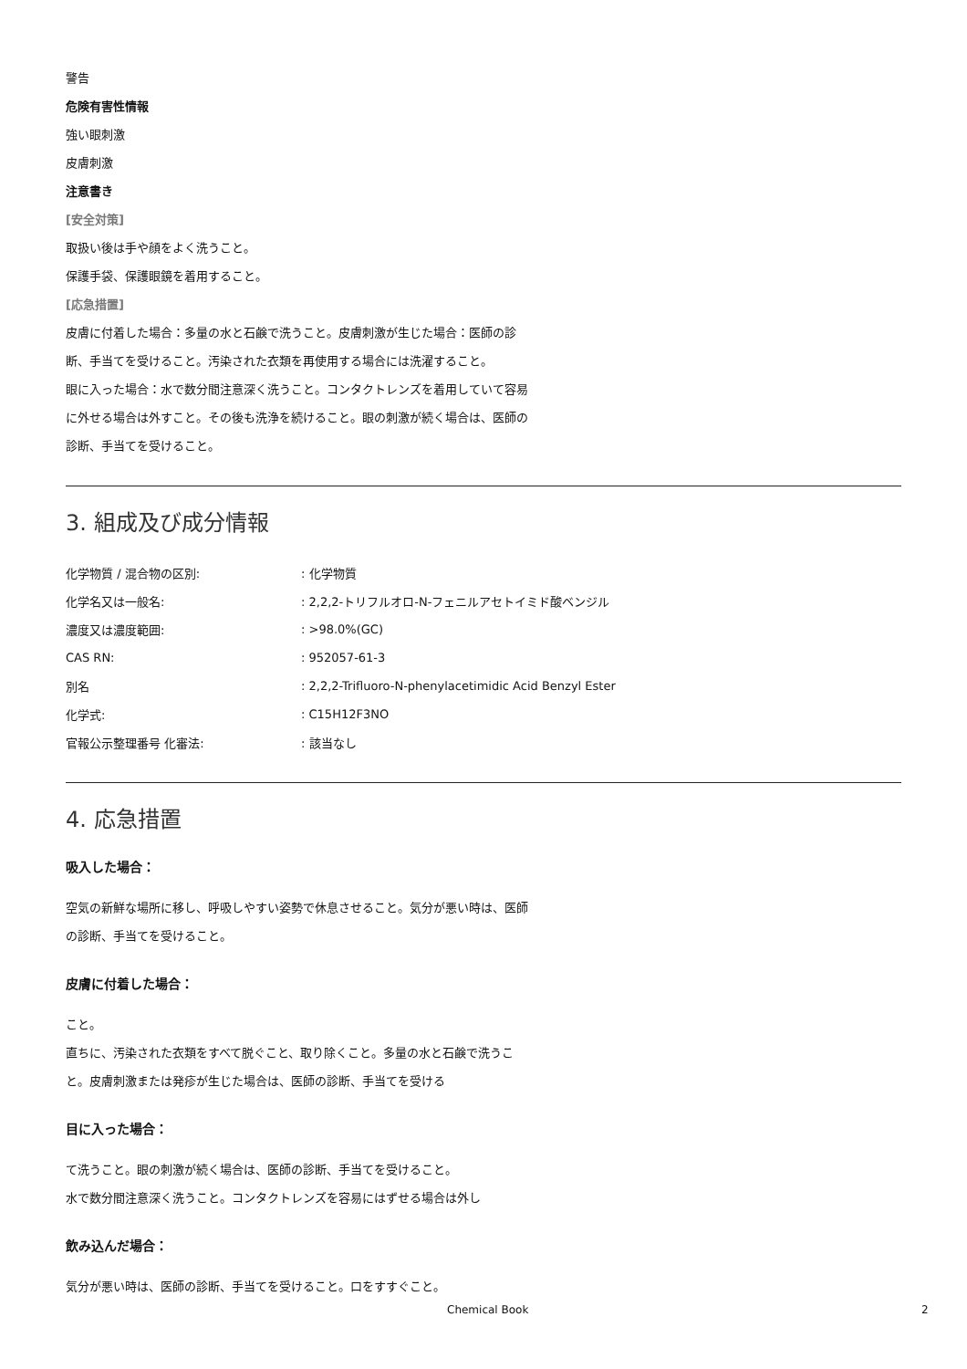警告
危険有害性情報
強い眼刺激
皮膚刺激
注意書き
[安全対策]
取扱い後は手や顔をよく洗うこと。
保護手袋、保護眼鏡を着用すること。
[応急措置]
皮膚に付着した場合：多量の水と石鹸で洗うこと。皮膚刺激が生じた場合：医師の診断、手当てを受けること。汚染された衣類を再使用する場合には洗濯すること。
眼に入った場合：水で数分間注意深く洗うこと。コンタクトレンズを着用していて容易に外せる場合は外すこと。その後も洗浄を続けること。眼の刺激が続く場合は、医師の診断、手当てを受けること。
3. 組成及び成分情報
| 化学物質 / 混合物の区別: | : 化学物質 |
| 化学名又は一般名: | : 2,2,2-トリフルオロ-N-フェニルアセトイミド酸ベンジル |
| 濃度又は濃度範囲: | : >98.0%(GC) |
| CAS RN: | : 952057-61-3 |
| 別名 | : 2,2,2-Trifluoro-N-phenylacetimidic Acid Benzyl Ester |
| 化学式: | : C15H12F3NO |
| 官報公示整理番号 化審法: | : 該当なし |
4. 応急措置
吸入した場合：
空気の新鮮な場所に移し、呼吸しやすい姿勢で休息させること。気分が悪い時は、医師の診断、手当てを受けること。
皮膚に付着した場合：
こと。
直ちに、汚染された衣類をすべて脱ぐこと、取り除くこと。多量の水と石鹸で洗うこと。皮膚刺激または発疹が生じた場合は、医師の診断、手当てを受ける
目に入った場合：
て洗うこと。眼の刺激が続く場合は、医師の診断、手当てを受けること。
水で数分間注意深く洗うこと。コンタクトレンズを容易にはずせる場合は外し
飲み込んだ場合：
気分が悪い時は、医師の診断、手当てを受けること。口をすすぐこと。
Chemical Book 2